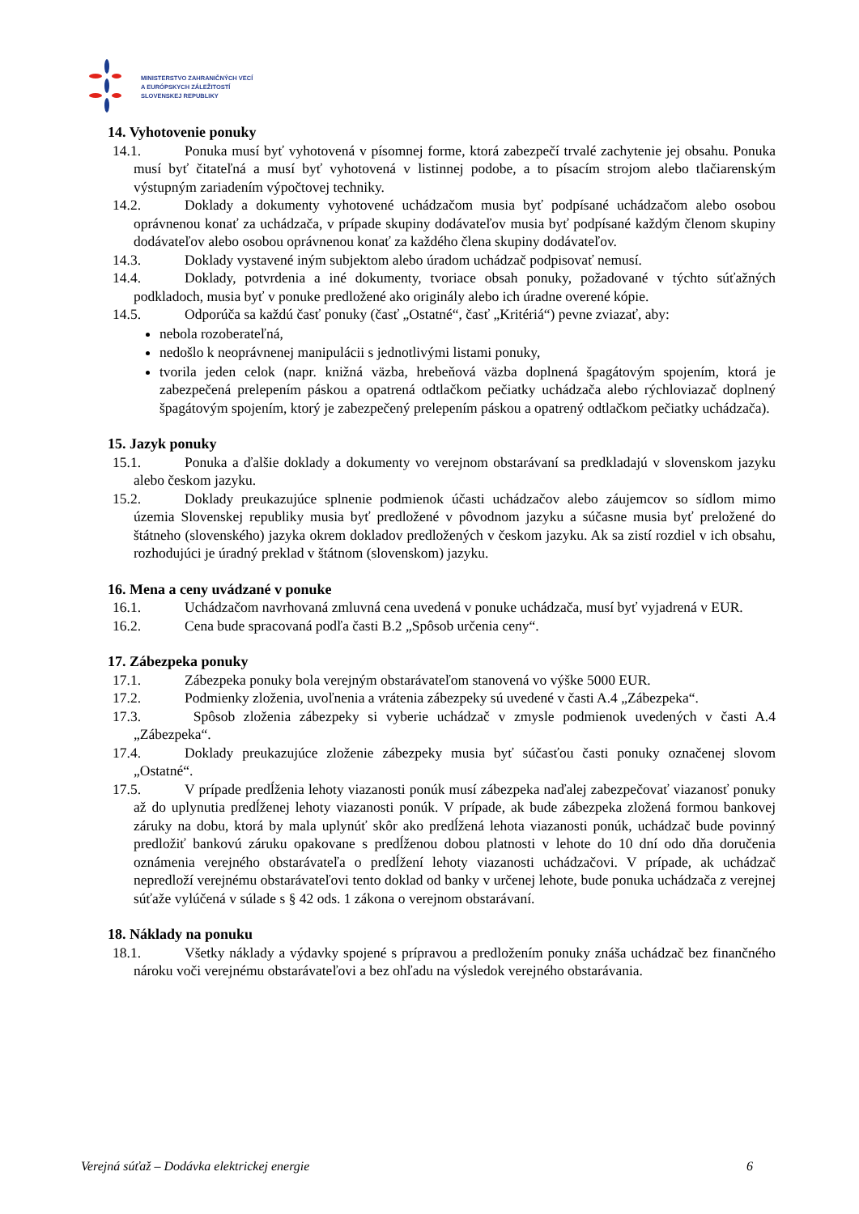MINISTERSTVO ZAHRANIČNÝCH VECÍ
A EURÓPSKYCH ZÁLEŽITOSTÍ
SLOVENSKEJ REPUBLIKY
14. Vyhotovenie ponuky
14.1. Ponuka musí byť vyhotovená v písomnej forme, ktorá zabezpečí trvalé zachytenie jej obsahu. Ponuka musí byť čitateľná a musí byť vyhotovená v listinnej podobe, a to písacím strojom alebo tlačiarenským výstupným zariadením výpočtovej techniky.
14.2. Doklady a dokumenty vyhotovené uchádzačom musia byť podpísané uchádzačom alebo osobou oprávnenou konať za uchádzača, v prípade skupiny dodávateľov musia byť podpísané každým členom skupiny dodávateľov alebo osobou oprávnenou konať za každého člena skupiny dodávateľov.
14.3. Doklady vystavené iným subjektom alebo úradom uchádzač podpisovať nemusí.
14.4. Doklady, potvrdenia a iné dokumenty, tvoriace obsah ponuky, požadované v týchto súťažných podkladoch, musia byť v ponuke predložené ako originály alebo ich úradne overené kópie.
14.5. Odporúča sa každú časť ponuky (časť „Ostatné“, časť „Kritériá“) pevne zviazať, aby:
nebola rozoberateľná,
nedošlo k neoprávnenej manipulácii s jednotlivými listami ponuky,
tvorila jeden celok (napr. knižná väzba, hrebeňová väzba doplnená špagátovým spojením, ktorá je zabezpečená prelepením páskou a opatrená odtlačkom pečiatky uchádzača alebo rýchloviazač doplnený špagátovým spojením, ktorý je zabezpečený prelepením páskou a opatrený odtlačkom pečiatky uchádzača).
15. Jazyk ponuky
15.1. Ponuka a ďalšie doklady a dokumenty vo verejnom obstarávaní sa predkladajú v slovenskom jazyku alebo českom jazyku.
15.2. Doklady preukazujúce splnenie podmienok účasti uchádzačov alebo záujemcov so sídlom mimo územia Slovenskej republiky musia byť predložené v pôvodnom jazyku a súčasne musia byť preložené do štátneho (slovenského) jazyka okrem dokladov predložených v českom jazyku. Ak sa zistí rozdiel v ich obsahu, rozhodujúci je úradný preklad v štátnom (slovenskom) jazyku.
16. Mena a ceny uvádzané v ponuke
16.1. Uchádzačom navrhovaná zmluvná cena uvedená v ponuke uchádzača, musí byť vyjadrená v EUR.
16.2. Cena bude spracovaná podľa časti B.2 „Spôsob určenia ceny“.
17. Zábezpeka ponuky
17.1. Zábezpeka ponuky bola verejným obstarávateľom stanovená vo výške 5000 EUR.
17.2. Podmienky zloženia, uvoľnenia a vrátenia zábezpeky sú uvedené v časti A.4 „Zábezpeka“.
17.3. Spôsob zloženia zábezpeky si vyberie uchádzač v zmysle podmienok uvedených v časti A.4 „Zábezpeka“.
17.4. Doklady preukazujúce zloženie zábezpeky musia byť súčasťou časti ponuky označenej slovom „Ostatné“.
17.5. V prípade predĺženia lehoty viazanosti ponúk musí zábezpeka naďalej zabezpečovať viazanosť ponuky až do uplynutia predĺženej lehoty viazanosti ponúk. V prípade, ak bude zábezpeka zložená formou bankovej záruky na dobu, ktorá by mala uplynúť skôr ako predĺžená lehota viazanosti ponúk, uchádzač bude povinný predložiť bankovú záruku opakovane s predĺženou dobou platnosti v lehote do 10 dní odo dňa doručenia oznámenia verejného obstarávateľa o predĺžení lehoty viazanosti uchádzačovi. V prípade, ak uchádzač nepredloží verejnému obstarávateľovi tento doklad od banky v určenej lehote, bude ponuka uchádzača z verejnej súťaže vylúčená v súlade s § 42 ods. 1 zákona o verejnom obstarávaní.
18. Náklady na ponuku
18.1. Všetky náklady a výdavky spojené s prípravou a predložením ponuky znáša uchádzač bez finančného nároku voči verejnému obstarávateľovi a bez ohľadu na výsledok verejného obstarávania.
Verejná súťaž – Dodávka elektrickej energie 6